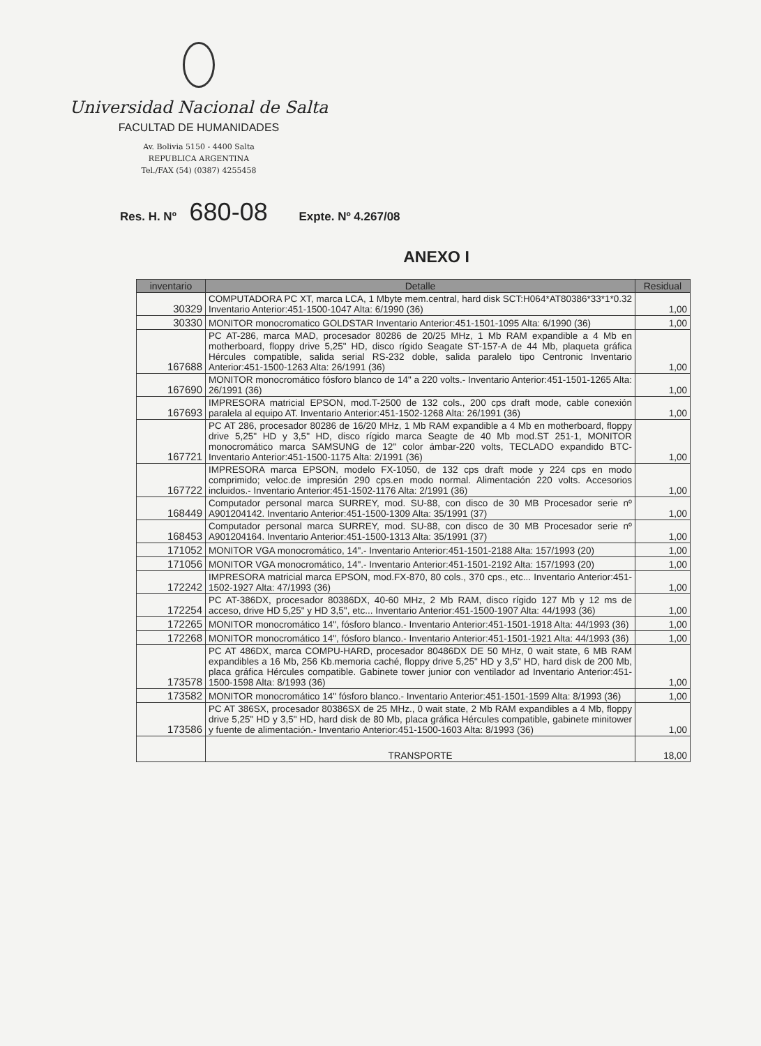Universidad Nacional de Salta
FACULTAD DE HUMANIDADES
Av. Bolivia 5150 - 4400 Salta
REPUBLICA ARGENTINA
Tel./FAX (54) (0387) 4255458
Res. H. Nº 680-08 Expte. Nº 4.267/08
ANEXO I
| inventario | Detalle | Residual |
| --- | --- | --- |
| 30329 | COMPUTADORA PC XT, marca LCA, 1 Mbyte mem.central, hard disk SCT:H064*AT80386*33*1*0.32 Inventario Anterior:451-1500-1047 Alta: 6/1990 (36) | 1,00 |
| 30330 | MONITOR monocromatico GOLDSTAR Inventario Anterior:451-1501-1095 Alta: 6/1990 (36) | 1,00 |
| 167688 | PC AT-286, marca MAD, procesador 80286 de 20/25 MHz, 1 Mb RAM expandible a 4 Mb en motherboard, floppy drive 5,25" HD, disco rígido Seagate ST-157-A de 44 Mb, plaqueta gráfica Hércules compatible, salida serial RS-232 doble, salida paralelo tipo Centronic Inventario Anterior:451-1500-1263 Alta: 26/1991 (36) | 1,00 |
| 167690 | MONITOR monocromático fósforo blanco de 14" a 220 volts.- Inventario Anterior:451-1501-1265 Alta: 26/1991 (36) | 1,00 |
| 167693 | IMPRESORA matricial EPSON, mod.T-2500 de 132 cols., 200 cps draft mode, cable conexión paralela al equipo AT. Inventario Anterior:451-1502-1268 Alta: 26/1991 (36) | 1,00 |
| 167721 | PC AT 286, procesador 80286 de 16/20 MHz, 1 Mb RAM expandible a 4 Mb en motherboard, floppy drive 5,25" HD y 3,5" HD, disco rígido marca Seagte de 40 Mb mod.ST 251-1, MONITOR monocromático marca SAMSUNG de 12" color ámbar-220 volts, TECLADO expandido BTC- Inventario Anterior:451-1500-1175 Alta: 2/1991 (36) | 1,00 |
| 167722 | IMPRESORA marca EPSON, modelo FX-1050, de 132 cps draft mode y 224 cps en modo comprimido; veloc.de impresión 290 cps.en modo normal. Alimentación 220 volts. Accesorios incluidos.- Inventario Anterior:451-1502-1176 Alta: 2/1991 (36) | 1,00 |
| 168449 | Computador personal marca SURREY, mod. SU-88, con disco de 30 MB Procesador serie nº A901204142. Inventario Anterior:451-1500-1309 Alta: 35/1991 (37) | 1,00 |
| 168453 | Computador personal marca SURREY, mod. SU-88, con disco de 30 MB Procesador serie nº A901204164. Inventario Anterior:451-1500-1313 Alta: 35/1991 (37) | 1,00 |
| 171052 | MONITOR VGA monocromático, 14".- Inventario Anterior:451-1501-2188 Alta: 157/1993 (20) | 1,00 |
| 171056 | MONITOR VGA monocromático, 14".- Inventario Anterior:451-1501-2192 Alta: 157/1993 (20) | 1,00 |
| 172242 | IMPRESORA matricial marca EPSON, mod.FX-870, 80 cols., 370 cps., etc... Inventario Anterior:451-1502-1927 Alta: 47/1993 (36) | 1,00 |
| 172254 | PC AT-386DX, procesador 80386DX, 40-60 MHz, 2 Mb RAM, disco rígido 127 Mb y 12 ms de acceso, drive HD 5,25" y HD 3,5", etc... Inventario Anterior:451-1500-1907 Alta: 44/1993 (36) | 1,00 |
| 172265 | MONITOR monocromático 14", fósforo blanco.- Inventario Anterior:451-1501-1918 Alta: 44/1993 (36) | 1,00 |
| 172268 | MONITOR monocromático 14", fósforo blanco.- Inventario Anterior:451-1501-1921 Alta: 44/1993 (36) | 1,00 |
| 173578 | PC AT 486DX, marca COMPU-HARD, procesador 80486DX DE 50 MHz, 0 wait state, 6 MB RAM expandibles a 16 Mb, 256 Kb.memoria caché, floppy drive 5,25" HD y 3,5" HD, hard disk de 200 Mb, placa gráfica Hércules compatible. Gabinete tower junior con ventilador ad Inventario Anterior:451-1500-1598 Alta: 8/1993 (36) | 1,00 |
| 173582 | MONITOR monocromático 14" fósforo blanco.- Inventario Anterior:451-1501-1599 Alta: 8/1993 (36) | 1,00 |
| 173586 | PC AT 386SX, procesador 80386SX de 25 MHz., 0 wait state, 2 Mb RAM expandibles a 4 Mb, floppy drive 5,25" HD y 3,5" HD, hard disk de 80 Mb, placa gráfica Hércules compatible, gabinete minitower y fuente de alimentación.- Inventario Anterior:451-1500-1603 Alta: 8/1993 (36) | 1,00 |
| | TRANSPORTE | 18,00 |